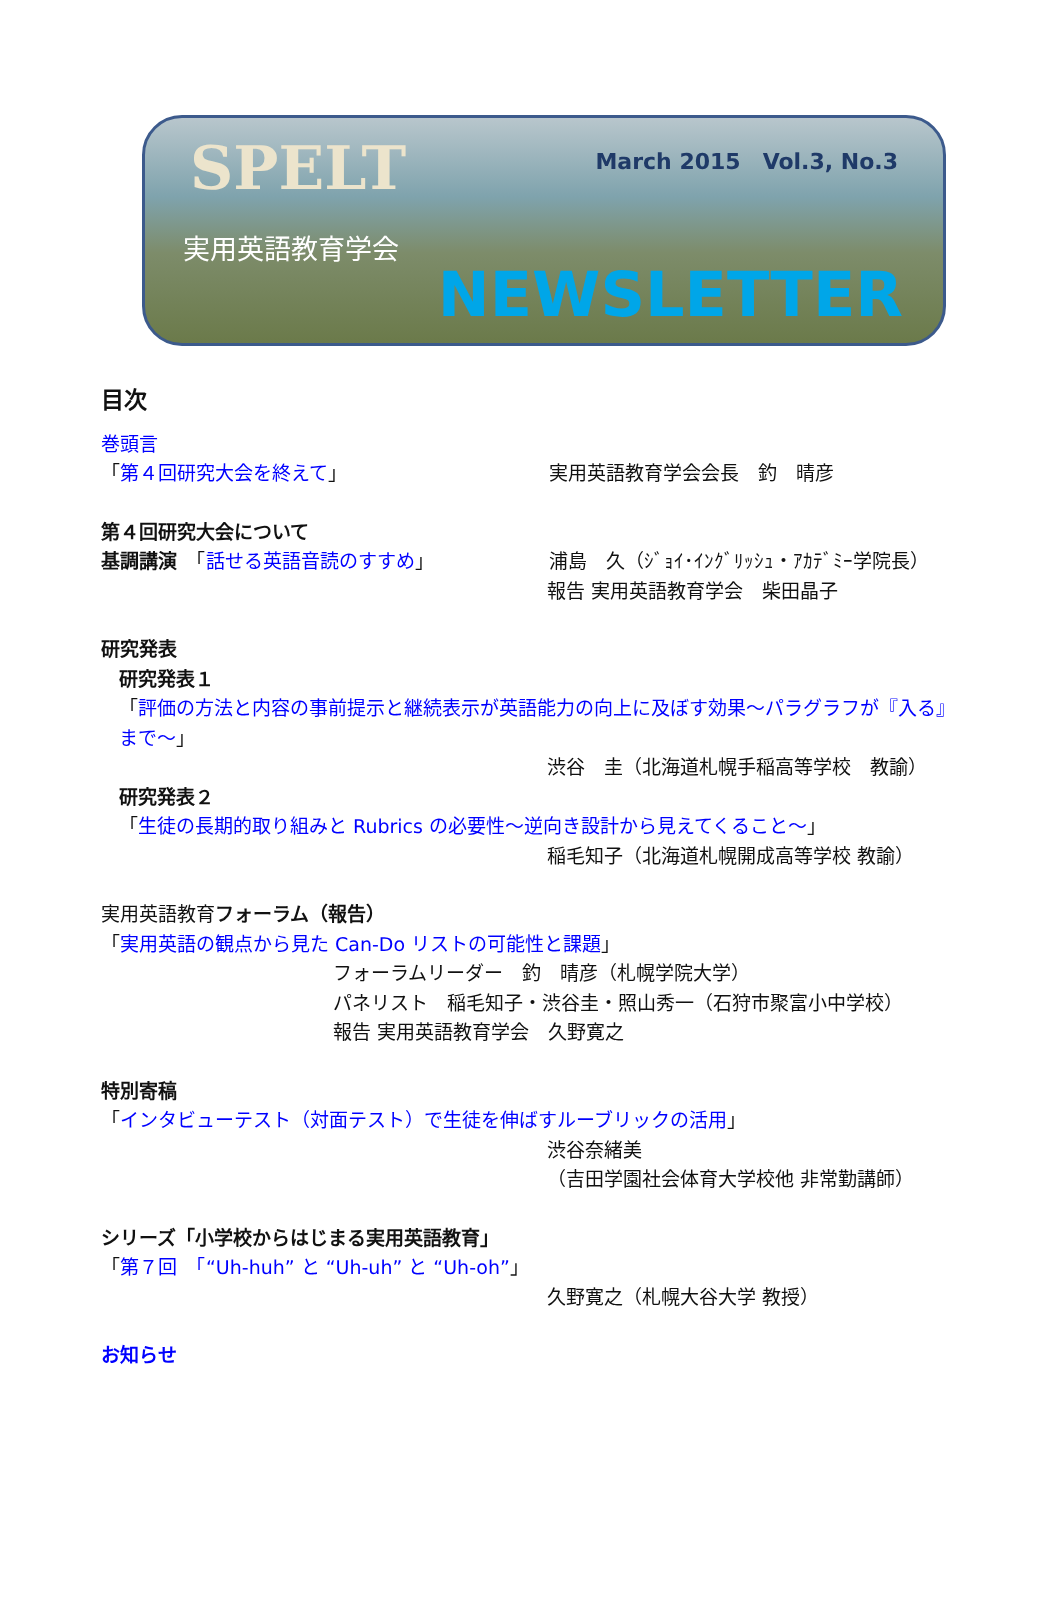SPELT March 2015　Vol.3, No.3
実用英語教育学会
NEWSLETTER
目次
巻頭言
「第４回研究大会を終えて」 実用英語教育学会会長　釣　晴彦
第４回研究大会について
基調講演　「話せる英語音読のすすめ」 浦島　久（ｼﾞｮｲ･ｲﾝｸﾞﾘｯｼｭ・ｱｶﾃﾞﾐｰ学院長）
報告 実用英語教育学会　柴田晶子
研究発表
研究発表１
「評価の方法と内容の事前提示と継続表示が英語能力の向上に及ぼす効果～パラグラフが『入る』まで～」
渋谷　圭（北海道札幌手稲高等学校　教諭）
研究発表２
「生徒の長期的取り組みと Rubrics の必要性～逆向き設計から見えてくること～」
稲毛知子（北海道札幌開成高等学校 教諭）
実用英語教育フォーラム（報告）
「実用英語の観点から見た Can-Do リストの可能性と課題」
フォーラムリーダー　釣　晴彦（札幌学院大学）
パネリスト　稲毛知子・渋谷圭・照山秀一（石狩市聚富小中学校）
報告 実用英語教育学会　久野寛之
特別寄稿
「インタビューテスト（対面テスト）で生徒を伸ばすルーブリックの活用」
渋谷奈緒美
（吉田学園社会体育大学校他 非常勤講師）
シリーズ「小学校からはじまる実用英語教育」
「第７回　「“Uh-huh” と “Uh-uh” と “Uh-oh”」
久野寛之（札幌大谷大学 教授）
お知らせ